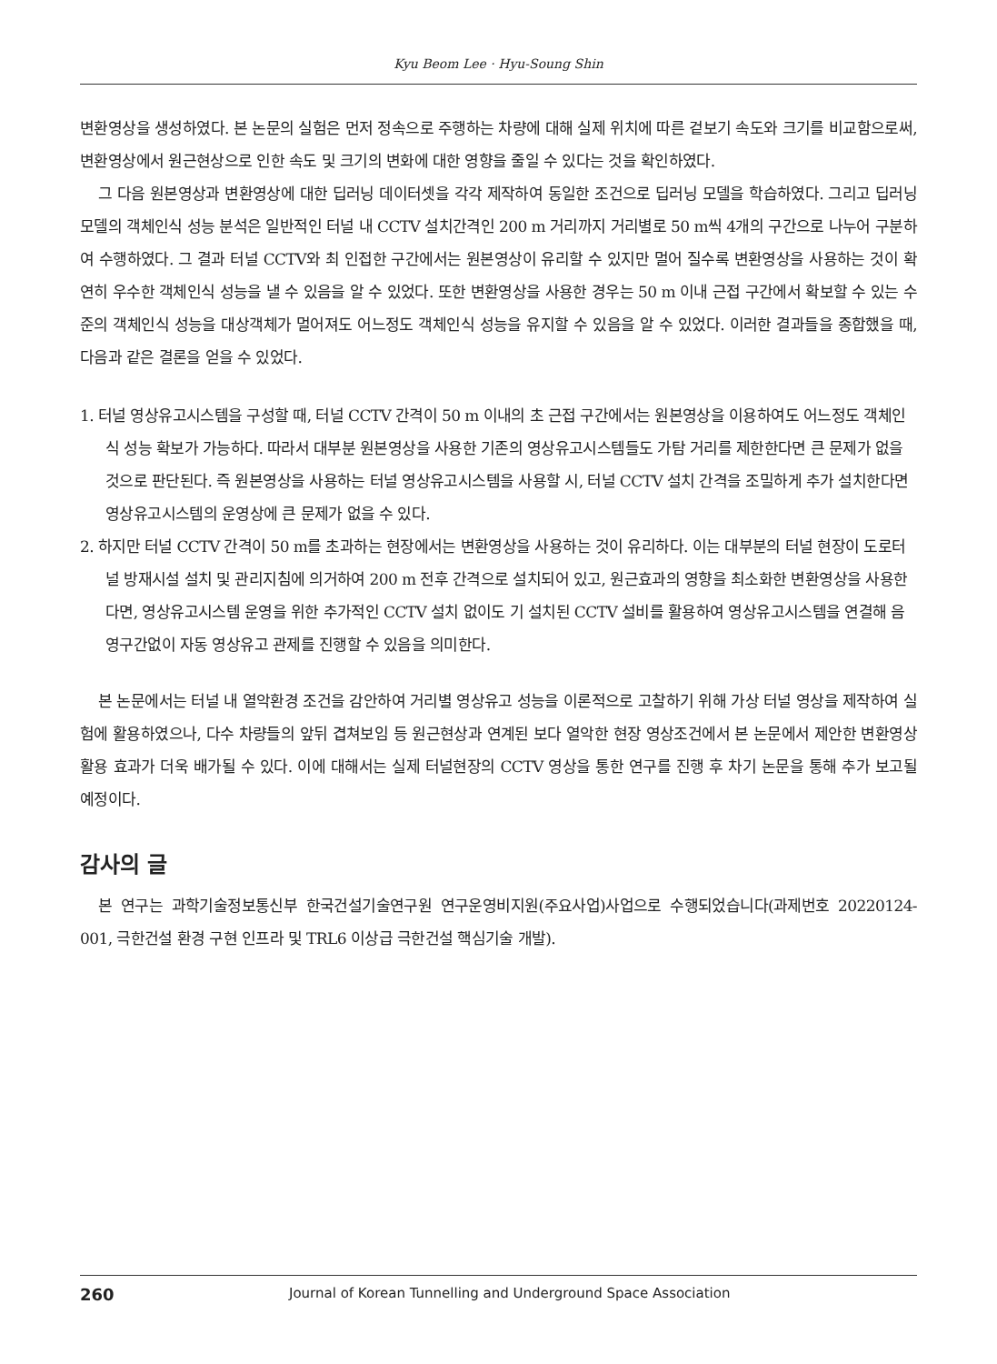Kyu Beom Lee · Hyu-Soung Shin
변환영상을 생성하였다. 본 논문의 실험은 먼저 정속으로 주행하는 차량에 대해 실제 위치에 따른 겉보기 속도와 크기를 비교함으로써, 변환영상에서 원근현상으로 인한 속도 및 크기의 변화에 대한 영향을 줄일 수 있다는 것을 확인하였다.
그 다음 원본영상과 변환영상에 대한 딥러닝 데이터셋을 각각 제작하여 동일한 조건으로 딥러닝 모델을 학습하였다. 그리고 딥러닝 모델의 객체인식 성능 분석은 일반적인 터널 내 CCTV 설치간격인 200 m 거리까지 거리별로 50 m씩 4개의 구간으로 나누어 구분하여 수행하였다. 그 결과 터널 CCTV와 최 인접한 구간에서는 원본영상이 유리할 수 있지만 멀어 질수록 변환영상을 사용하는 것이 확연히 우수한 객체인식 성능을 낼 수 있음을 알 수 있었다. 또한 변환영상을 사용한 경우는 50 m 이내 근접 구간에서 확보할 수 있는 수준의 객체인식 성능을 대상객체가 멀어져도 어느정도 객체인식 성능을 유지할 수 있음을 알 수 있었다. 이러한 결과들을 종합했을 때, 다음과 같은 결론을 얻을 수 있었다.
1. 터널 영상유고시스템을 구성할 때, 터널 CCTV 간격이 50 m 이내의 초 근접 구간에서는 원본영상을 이용하여도 어느정도 객체인식 성능 확보가 가능하다. 따라서 대부분 원본영상을 사용한 기존의 영상유고시스템들도 가탐 거리를 제한한다면 큰 문제가 없을 것으로 판단된다. 즉 원본영상을 사용하는 터널 영상유고시스템을 사용할 시, 터널 CCTV 설치 간격을 조밀하게 추가 설치한다면 영상유고시스템의 운영상에 큰 문제가 없을 수 있다.
2. 하지만 터널 CCTV 간격이 50 m를 초과하는 현장에서는 변환영상을 사용하는 것이 유리하다. 이는 대부분의 터널 현장이 도로터널 방재시설 설치 및 관리지침에 의거하여 200 m 전후 간격으로 설치되어 있고, 원근효과의 영향을 최소화한 변환영상을 사용한다면, 영상유고시스템 운영을 위한 추가적인 CCTV 설치 없이도 기 설치된 CCTV 설비를 활용하여 영상유고시스템을 연결해 음영구간없이 자동 영상유고 관제를 진행할 수 있음을 의미한다.
본 논문에서는 터널 내 열악환경 조건을 감안하여 거리별 영상유고 성능을 이론적으로 고찰하기 위해 가상 터널 영상을 제작하여 실험에 활용하였으나, 다수 차량들의 앞뒤 겹쳐보임 등 원근현상과 연계된 보다 열악한 현장 영상조건에서 본 논문에서 제안한 변환영상 활용 효과가 더욱 배가될 수 있다. 이에 대해서는 실제 터널현장의 CCTV 영상을 통한 연구를 진행 후 차기 논문을 통해 추가 보고될 예정이다.
감사의 글
본 연구는 과학기술정보통신부 한국건설기술연구원 연구운영비지원(주요사업)사업으로 수행되었습니다(과제번호 20220124-001, 극한건설 환경 구현 인프라 및 TRL6 이상급 극한건설 핵심기술 개발).
260 Journal of Korean Tunnelling and Underground Space Association